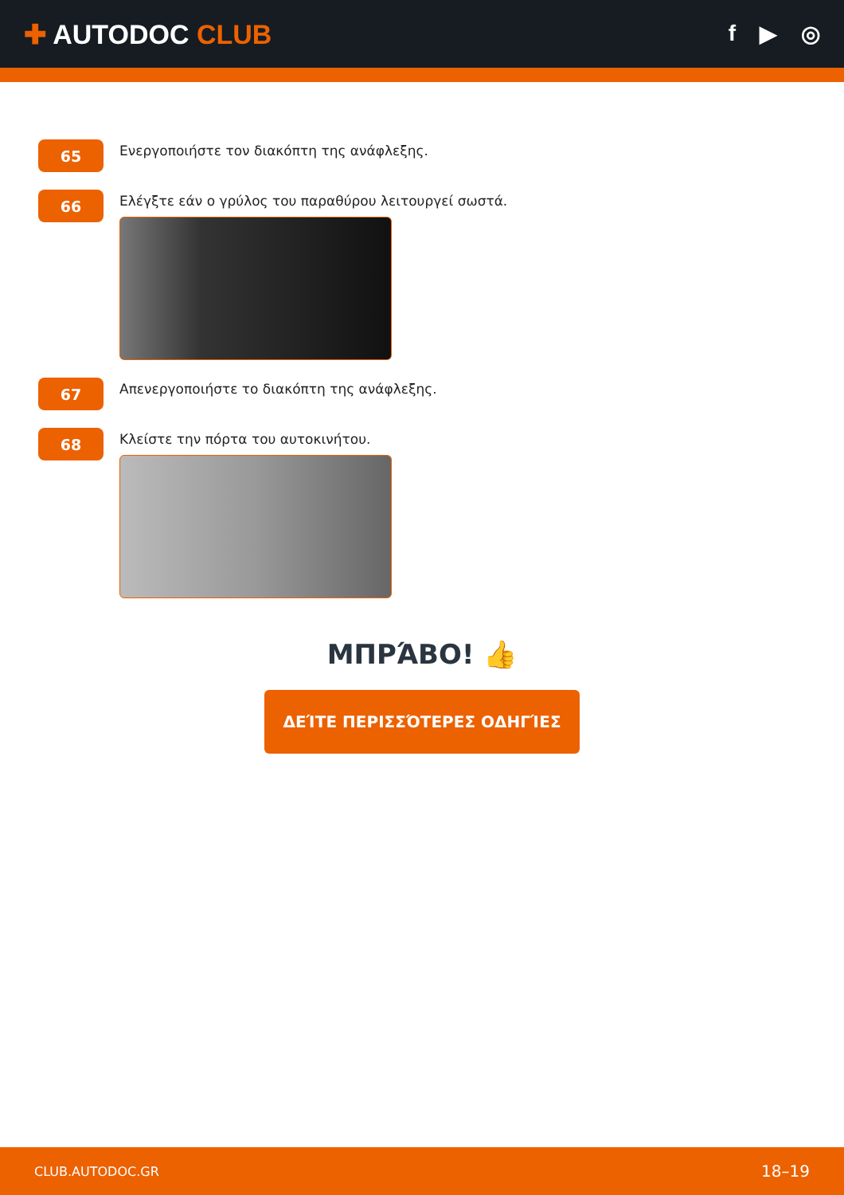✚ AUTODOC CLUB
f ▶ ◎
65
Ενεργοποιήστε τον διακόπτη της ανάφλεξης.
66
Ελέγξτε εάν ο γρύλος του παραθύρου λειτουργεί σωστά.
67
Απενεργοποιήστε το διακόπτη της ανάφλεξης.
68
Κλείστε την πόρτα του αυτοκινήτου.
ΜΠΡΆΒΟ! 👍
ΔΕΊΤΕ ΠΕΡΙΣΣΌΤΕΡΕΣ ΟΔΗΓΊΕΣ
CLUB.AUTODOC.GR 18–19